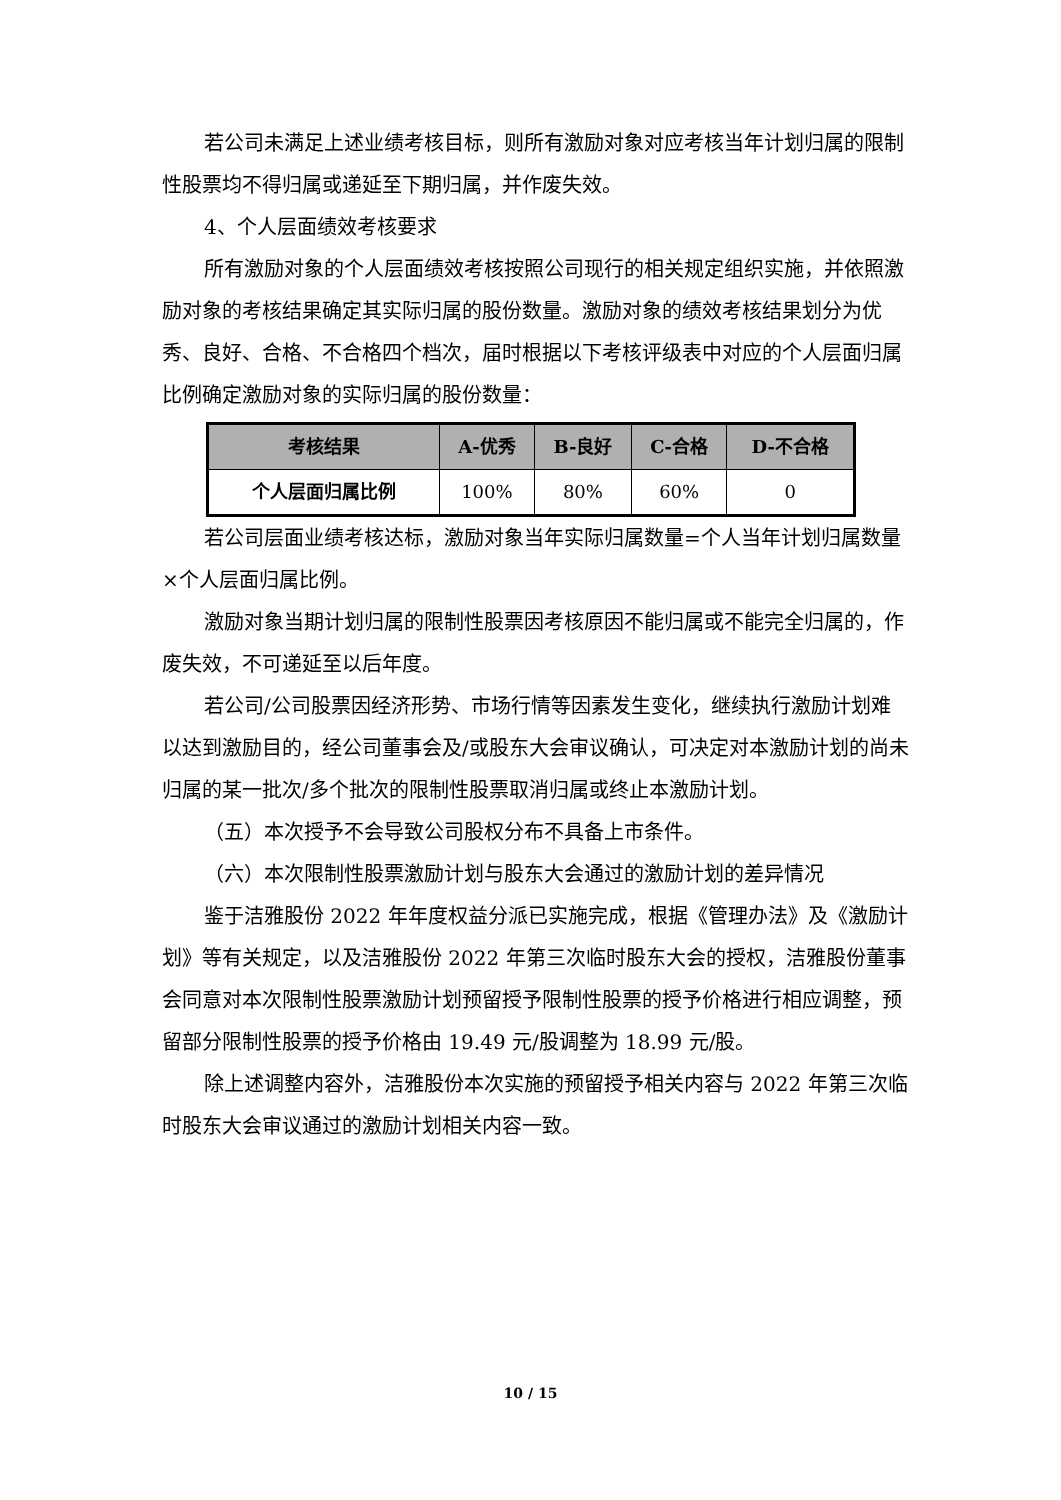若公司未满足上述业绩考核目标，则所有激励对象对应考核当年计划归属的限制性股票均不得归属或递延至下期归属，并作废失效。
4、个人层面绩效考核要求
所有激励对象的个人层面绩效考核按照公司现行的相关规定组织实施，并依照激励对象的考核结果确定其实际归属的股份数量。激励对象的绩效考核结果划分为优秀、良好、合格、不合格四个档次，届时根据以下考核评级表中对应的个人层面归属比例确定激励对象的实际归属的股份数量：
| 考核结果 | A-优秀 | B-良好 | C-合格 | D-不合格 |
| --- | --- | --- | --- | --- |
| 个人层面归属比例 | 100% | 80% | 60% | 0 |
若公司层面业绩考核达标，激励对象当年实际归属数量=个人当年计划归属数量×个人层面归属比例。
激励对象当期计划归属的限制性股票因考核原因不能归属或不能完全归属的，作废失效，不可递延至以后年度。
若公司/公司股票因经济形势、市场行情等因素发生变化，继续执行激励计划难以达到激励目的，经公司董事会及/或股东大会审议确认，可决定对本激励计划的尚未归属的某一批次/多个批次的限制性股票取消归属或终止本激励计划。
（五）本次授予不会导致公司股权分布不具备上市条件。
（六）本次限制性股票激励计划与股东大会通过的激励计划的差异情况
鉴于洁雅股份 2022 年年度权益分派已实施完成，根据《管理办法》及《激励计划》等有关规定，以及洁雅股份 2022 年第三次临时股东大会的授权，洁雅股份董事会同意对本次限制性股票激励计划预留授予限制性股票的授予价格进行相应调整，预留部分限制性股票的授予价格由 19.49 元/股调整为 18.99 元/股。
除上述调整内容外，洁雅股份本次实施的预留授予相关内容与 2022 年第三次临时股东大会审议通过的激励计划相关内容一致。
10 / 15